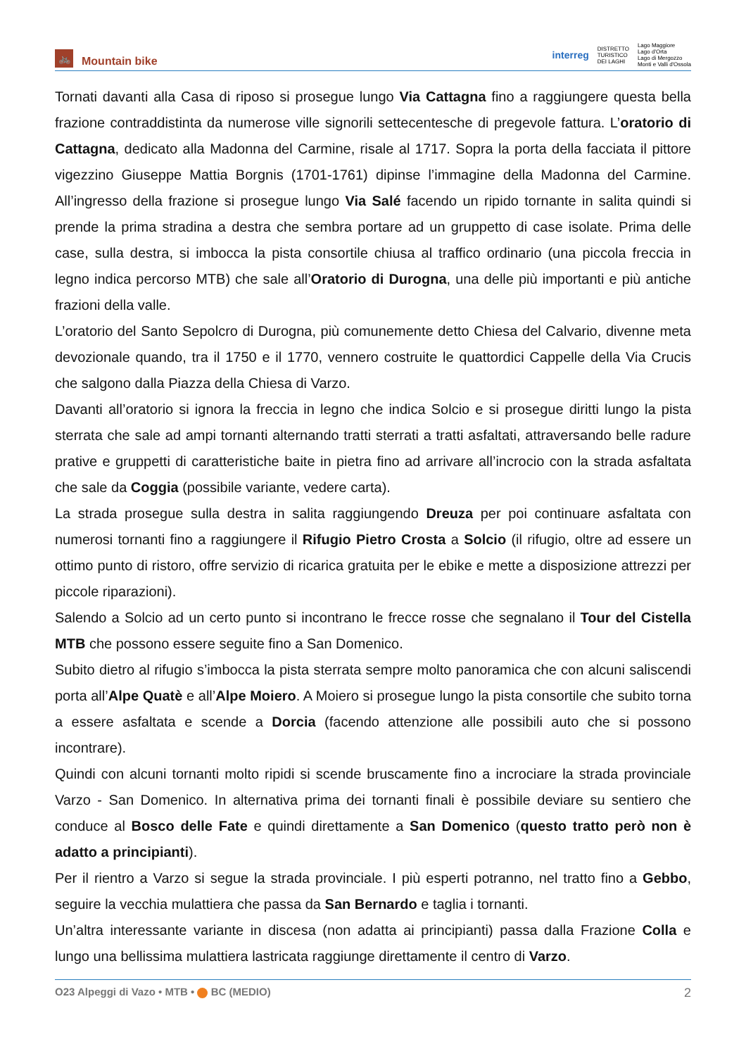🚲
Mountain bike
interreg DISTRETTO
TURISTICO
DEI LAGHI Lago Maggiore
Lago d'Orta
Lago di Mergozzo
Monti e Valli d'Ossola
Tornati davanti alla Casa di riposo si prosegue lungo Via Cattagna fino a raggiungere questa bella frazione contraddistinta da numerose ville signorili settecentesche di pregevole fattura. L’oratorio di Cattagna, dedicato alla Madonna del Carmine, risale al 1717. Sopra la porta della facciata il pittore vigezzino Giuseppe Mattia Borgnis (1701-1761) dipinse l’immagine della Madonna del Carmine. All’ingresso della frazione si prosegue lungo Via Salé facendo un ripido tornante in salita quindi si prende la prima stradina a destra che sembra portare ad un gruppetto di case isolate. Prima delle case, sulla destra, si imbocca la pista consortile chiusa al traffico ordinario (una piccola freccia in legno indica percorso MTB) che sale all’Oratorio di Durogna, una delle più importanti e più antiche frazioni della valle.
L’oratorio del Santo Sepolcro di Durogna, più comunemente detto Chiesa del Calvario, divenne meta devozionale quando, tra il 1750 e il 1770, vennero costruite le quattordici Cappelle della Via Crucis che salgono dalla Piazza della Chiesa di Varzo.
Davanti all’oratorio si ignora la freccia in legno che indica Solcio e si prosegue diritti lungo la pista sterrata che sale ad ampi tornanti alternando tratti sterrati a tratti asfaltati, attraversando belle radure prative e gruppetti di caratteristiche baite in pietra fino ad arrivare all’incrocio con la strada asfaltata che sale da Coggia (possibile variante, vedere carta).
La strada prosegue sulla destra in salita raggiungendo Dreuza per poi continuare asfaltata con numerosi tornanti fino a raggiungere il Rifugio Pietro Crosta a Solcio (il rifugio, oltre ad essere un ottimo punto di ristoro, offre servizio di ricarica gratuita per le ebike e mette a disposizione attrezzi per piccole riparazioni).
Salendo a Solcio ad un certo punto si incontrano le frecce rosse che segnalano il Tour del Cistella MTB che possono essere seguite fino a San Domenico.
Subito dietro al rifugio s’imbocca la pista sterrata sempre molto panoramica che con alcuni saliscendi porta all’Alpe Quatè e all’Alpe Moiero. A Moiero si prosegue lungo la pista consortile che subito torna a essere asfaltata e scende a Dorcia (facendo attenzione alle possibili auto che si possono incontrare).
Quindi con alcuni tornanti molto ripidi si scende bruscamente fino a incrociare la strada provinciale Varzo - San Domenico. In alternativa prima dei tornanti finali è possibile deviare su sentiero che conduce al Bosco delle Fate e quindi direttamente a San Domenico (questo tratto però non è adatto a principianti).
Per il rientro a Varzo si segue la strada provinciale. I più esperti potranno, nel tratto fino a Gebbo, seguire la vecchia mulattiera che passa da San Bernardo e taglia i tornanti.
Un’altra interessante variante in discesa (non adatta ai principianti) passa dalla Frazione Colla e lungo una bellissima mulattiera lastricata raggiunge direttamente il centro di Varzo.
O23 Alpeggi di Vazo • MTB • BC (MEDIO) 2